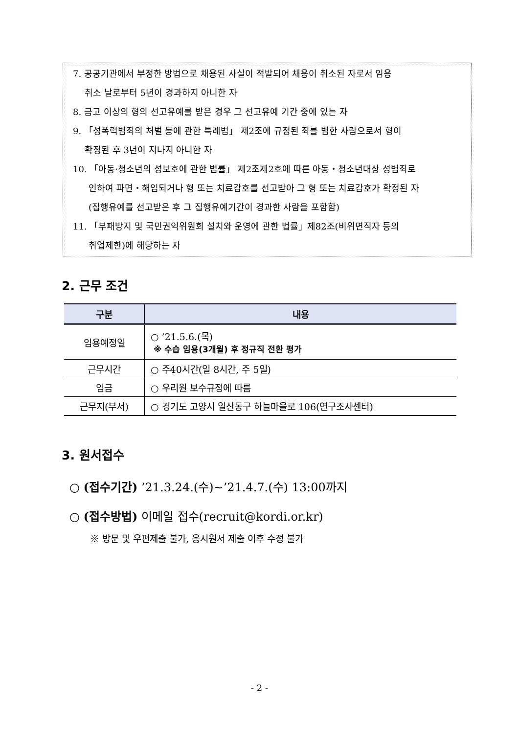7. 공공기관에서 부정한 방법으로 채용된 사실이 적발되어 채용이 취소된 자로서 임용
취소 날로부터 5년이 경과하지 아니한 자
8. 금고 이상의 형의 선고유예를 받은 경우 그 선고유예 기간 중에 있는 자
9. 「성폭력범죄의 처벌 등에 관한 특례법」 제2조에 규정된 죄를 범한 사람으로서 형이
확정된 후 3년이 지나지 아니한 자
10. 「아동·청소년의 성보호에 관한 법률」 제2조제2호에 따른 아동・청소년대상 성범죄로
인하여 파면・해임되거나 형 또는 치료감호를 선고받아 그 형 또는 치료감호가 확정된 자
(집행유예를 선고받은 후 그 집행유예기간이 경과한 사람을 포함함)
11. 「부패방지 및 국민권익위원회 설치와 운영에 관한 법률」제82조(비위면직자 등의
취업제한)에 해당하는 자
2. 근무 조건
| 구분 | 내용 |
| --- | --- |
| 임용예정일 | ○ ’21.5.6.(목) ※ 수습 임용(3개월) 후 정규직 전환 평가 |
| 근무시간 | ○ 주40시간(일 8시간, 주 5일) |
| 임금 | ○ 우리원 보수규정에 따름 |
| 근무지(부서) | ○ 경기도 고양시 일산동구 하늘마을로 106(연구조사센터) |
3. 원서접수
○ (접수기간) ’21.3.24.(수)~’21.4.7.(수) 13:00까지
○ (접수방법) 이메일 접수(recruit@kordi.or.kr)
※ 방문 및 우편제출 불가, 응시원서 제출 이후 수정 불가
- 2 -